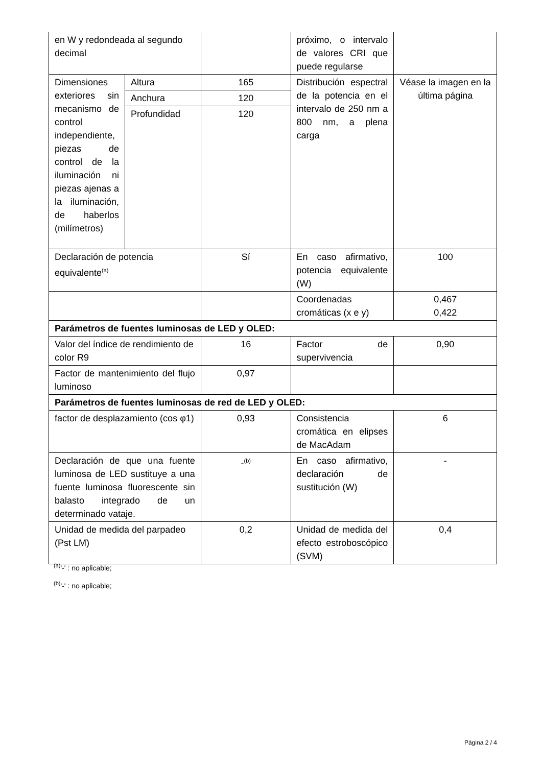| en W y redondeada al segundo decimal | | | próximo, o intervalo de valores CRI que puede regularse | |
| Dimensiones exteriores sin mecanismo de control independiente, piezas de control de la iluminación ni piezas ajenas a la iluminación, de haberlos (milímetros) | Altura | 165 | Distribución espectral de la potencia en el intervalo de 250 nm a 800 nm, a plena carga | Véase la imagen en la última página |
| | Anchura | 120 | | |
| | Profundidad | 120 | | |
| Declaración de potencia equivalente<sup>(a)</sup> | | Sí | En caso afirmativo, potencia equivalente (W) | 100 |
| | | | Coordenadas cromáticas (x e y) | 0,467 0,422 |
| Parámetros de fuentes luminosas de LED y OLED: | | | | |
| Valor del índice de rendimiento de color R9 | | 16 | Factor de supervivencia | 0,90 |
| Factor de mantenimiento del flujo luminoso | | 0,97 | | |
| Parámetros de fuentes luminosas de red de LED y OLED: | | | | |
| factor de desplazamiento (cos φ1) | | 0,93 | Consistencia cromática en elipses de MacAdam | 6 |
| Declaración de que una fuente luminosa de LED sustituye a una fuente luminosa fluorescente sin balasto integrado de un determinado vataje. | | -<sup>(b)</sup> | En caso afirmativo, declaración de sustitución (W) | - |
| Unidad de medida del parpadeo (Pst LM) | | 0,2 | Unidad de medida del efecto estroboscópico (SVM) | 0,4 |
<sup>(a)</sup> '-' : no aplicable;
<sup>(b)</sup> '-' : no aplicable;
Página 2 / 4